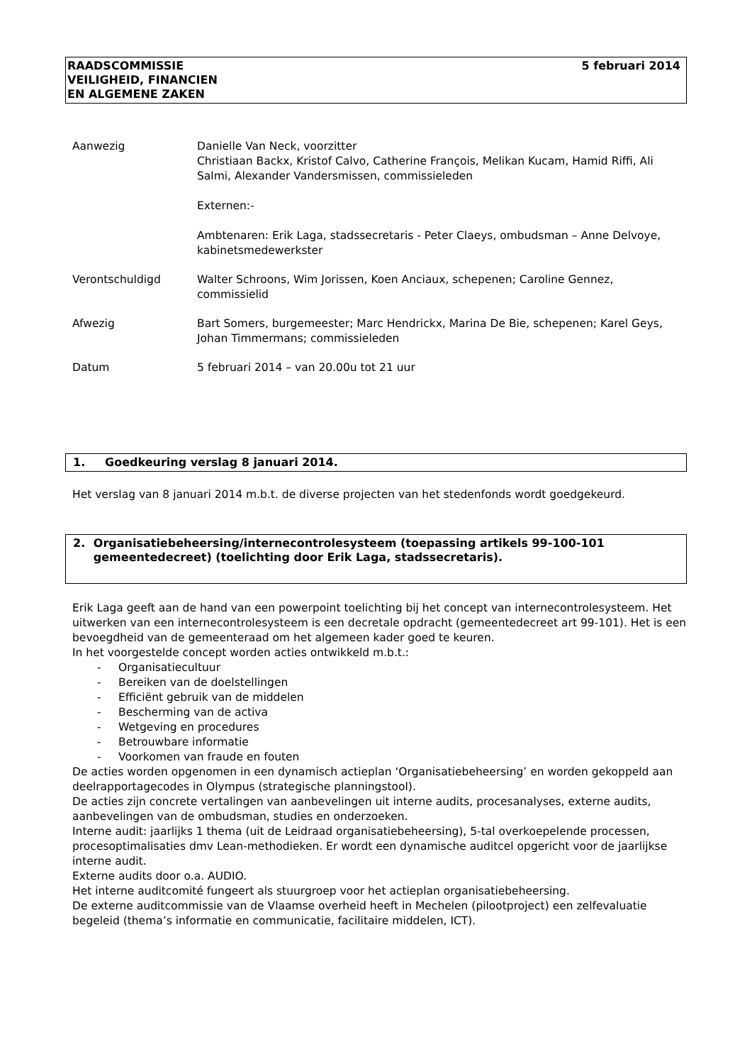RAADSCOMMISSIE
VEILIGHEID, FINANCIEN
EN ALGEMENE ZAKEN
5 februari 2014
| Aanwezig | Danielle Van Neck, voorzitter Christiaan Backx, Kristof Calvo, Catherine François, Melikan Kucam, Hamid Riffi, Ali Salmi, Alexander Vandersmissen, commissieleden Externen:- Ambtenaren: Erik Laga, stadssecretaris - Peter Claeys, ombudsman – Anne Delvoye, kabinetsmedewerkster |
| Verontschuldigd | Walter Schroons, Wim Jorissen, Koen Anciaux, schepenen; Caroline Gennez, commissielid |
| Afwezig | Bart Somers, burgemeester; Marc Hendrickx, Marina De Bie, schepenen; Karel Geys, Johan Timmermans; commissieleden |
| Datum | 5 februari 2014 – van 20.00u tot 21 uur |
1. Goedkeuring verslag 8 januari 2014.
Het verslag van 8 januari 2014 m.b.t. de diverse projecten van het stedenfonds wordt goedgekeurd.
2. Organisatiebeheersing/internecontrolesysteem (toepassing artikels 99-100-101 gemeentedecreet) (toelichting door Erik Laga, stadssecretaris).
Erik Laga geeft aan de hand van een powerpoint toelichting bij het concept van internecontrolesysteem. Het uitwerken van een internecontrolesysteem is een decretale opdracht (gemeentedecreet art 99-101). Het is een bevoegdheid van de gemeenteraad om het algemeen kader goed te keuren.
In het voorgestelde concept worden acties ontwikkeld m.b.t.:
- Organisatiecultuur
- Bereiken van de doelstellingen
- Efficiënt gebruik van de middelen
- Bescherming van de activa
- Wetgeving en procedures
- Betrouwbare informatie
- Voorkomen van fraude en fouten
De acties worden opgenomen in een dynamisch actieplan ‘Organisatiebeheersing’ en worden gekoppeld aan deelrapportagecodes in Olympus (strategische planningstool).
De acties zijn concrete vertalingen van aanbevelingen uit interne audits, procesanalyses, externe audits, aanbevelingen van de ombudsman, studies en onderzoeken.
Interne audit: jaarlijks 1 thema (uit de Leidraad organisatiebeheersing), 5-tal overkoepelende processen, procesoptimalisaties dmv Lean-methodieken. Er wordt een dynamische auditcel opgericht voor de jaarlijkse interne audit.
Externe audits door o.a. AUDIO.
Het interne auditcomité fungeert als stuurgroep voor het actieplan organisatiebeheersing.
De externe auditcommissie van de Vlaamse overheid heeft in Mechelen (pilootproject) een zelfevaluatie begeleid (thema’s informatie en communicatie, facilitaire middelen, ICT).